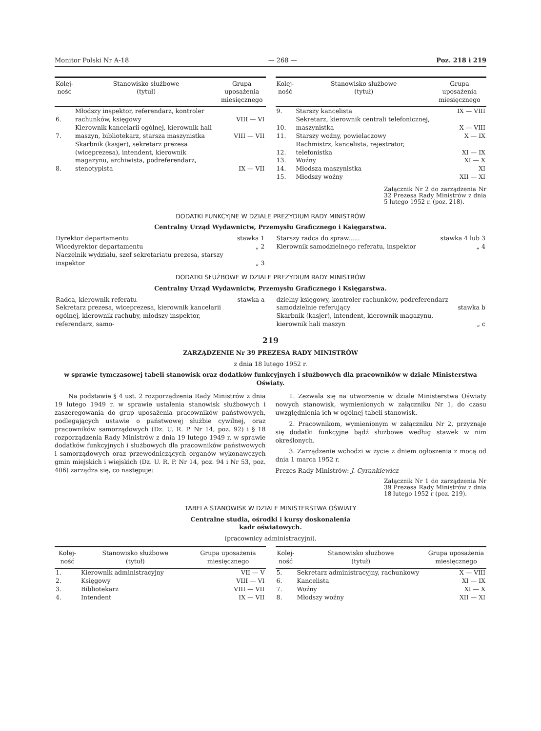Monitor Polski Nr A-18 — 268 — Poz. 218 i 219
| Kolej- ność | Stanowisko służbowe (tytuł) | Grupa uposażenia miesięcznego |
| --- | --- | --- |
| 6. | Młodszy inspektor, referendarz, kontroler rachunków, księgowy | VIII — VI |
| 7. | Kierownik kancelarii ogólnej, kierownik hali maszyn, bibliotekarz, starsza maszynistka | VIII — VII |
| 8. | Skarbnik (kasjer), sekretarz prezesa (wiceprezesa), intendent, kierownik magazynu, archiwista, podreferendarz, stenotypista | IX — VII |
| Kolej- ność | Stanowisko służbowe (tytuł) | Grupa uposażenia miesięcznego |
| --- | --- | --- |
| 9. | Starszy kancelista | IX — VIII |
| 10. | Sekretarz, kierownik centrali telefonicznej, maszynistka | X — VIII |
| 11. | Starszy woźny, powielaczowy | X — IX |
| 12. | Rachmistrz, kancelista, rejestrator, telefonistka | XI — IX |
| 13. | Woźny | XI — X |
| 14. | Młodsza maszynistka | XI |
| 15. | Młodszy woźny | XII — XI |
Załącznik Nr 2 do zarządzenia Nr 32 Prezesa Rady Ministrów z dnia 5 lutego 1952 r. (poz. 218).
DODATKI FUNKCYJNE W DZIALE PREZYDIUM RADY MINISTRÓW
Centralny Urząd Wydawnictw, Przemysłu Graficznego i Księgarstwa.
| Dyrektor departamentu | stawka 1 |
| Wicedyrektor departamentu | „ 2 |
| Naczelnik wydziału, szef sekretariatu prezesa, starszy inspektor | „ 3 |
| Starszy radca do spraw...... | stawka 4 lub 3 |
| Kierownik samodzielnego referatu, inspektor | „ 4 |
DODATKI SŁUŻBOWE W DZIALE PREZYDIUM RADY MINISTRÓW
Centralny Urząd Wydawnictw, Przemysłu Graficznego i Księgarstwa.
| Radca, kierownik referatu | stawka a |
| Sekretarz prezesa, wiceprezesa, kierownik kancelarii ogólnej, kierownik rachuby, młodszy inspektor, referendarz, samo- | |
| dzielny księgowy, kontroler rachunków, podreferendarz samodzielnie referujący | stawka b |
| Skarbnik (kasjer), intendent, kierownik magazynu, kierownik hali maszyn | „ c |
219
ZARZĄDZENIE Nr 39 PREZESA RADY MINISTRÓW
z dnia 18 lutego 1952 r.
w sprawie tymczasowej tabeli stanowisk oraz dodatków funkcyjnych i służbowych dla pracowników w dziale Ministerstwa Oświaty.
Na podstawie § 4 ust. 2 rozporządzenia Rady Ministrów z dnia 19 lutego 1949 r. w sprawie ustalenia stanowisk służbowych i zaszeregowania do grup uposażenia pracowników państwowych, podlegających ustawie o państwowej służbie cywilnej, oraz pracowników samorządowych (Dz. U. R. P. Nr 14, poz. 92) i § 18 rozporządzenia Rady Ministrów z dnia 19 lutego 1949 r. w sprawie dodatków funkcyjnych i służbowych dla pracowników państwowych i samorządowych oraz przewodniczących organów wykonawczych gmin miejskich i wiejskich (Dz. U. R. P. Nr 14, poz. 94 i Nr 53, poz. 406) zarządza się, co następuje:
1. Zezwala się na utworzenie w dziale Ministerstwa Oświaty nowych stanowisk, wymienionych w załączniku Nr 1, do czasu uwzględnienia ich w ogólnej tabeli stanowisk.
2. Pracownikom, wymienionym w załączniku Nr 2, przyznaje się dodatki funkcyjne bądź służbowe według stawek w nim określonych.
3. Zarządzenie wchodzi w życie z dniem ogłoszenia z mocą od dnia 1 marca 1952 r.
Prezes Rady Ministrów: J. Cyrankiewicz
Załącznik Nr 1 do zarządzenia Nr 39 Prezesa Rady Ministrów z dnia 18 lutego 1952 r (poz. 219).
TABELA STANOWISK W DZIALE MINISTERSTWA OŚWIATY
Centralne studia, ośrodki i kursy doskonalenia
kadr oświatowych.
(pracownicy administracyjni).
| Kolej- ność | Stanowisko służbowe (tytuł) | Grupa uposażenia miesięcznego |
| --- | --- | --- |
| 1. | Kierownik administracyjny | VII — V |
| 2. | Księgowy | VIII — VI |
| 3. | Bibliotekarz | VIII — VII |
| 4. | Intendent | IX — VII |
| Kolej- ność | Stanowisko służbowe (tytuł) | Grupa uposażenia miesięcznego |
| --- | --- | --- |
| 5. | Sekretarz administracyjny, rachunkowy | X — VIII |
| 6. | Kancelista | XI — IX |
| 7. | Woźny | XI — X |
| 8. | Młodszy woźny | XII — XI |